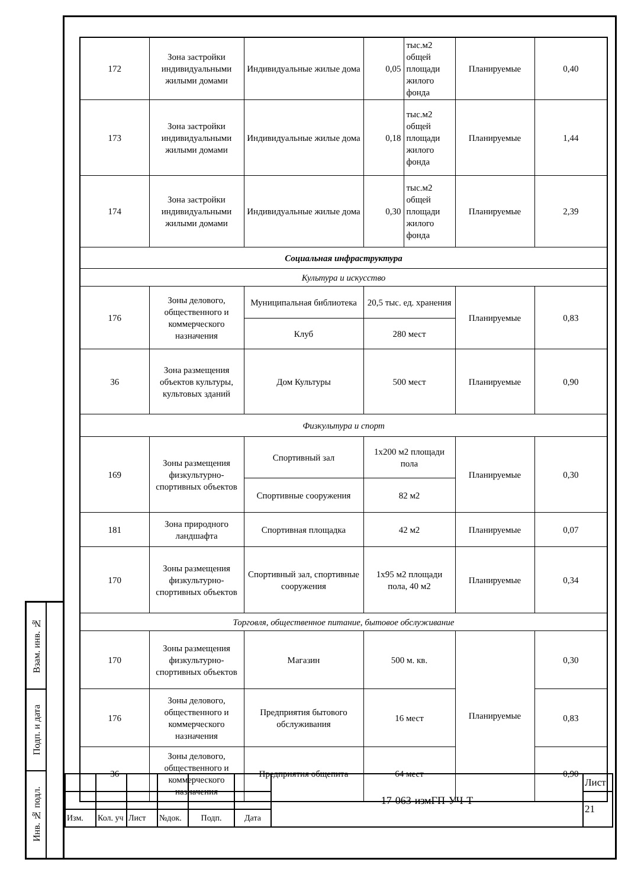| 172 | Зона застройки индивидуальными жилыми домами | Индивидуальные жилые дома | 0,05 | тыс.м2 общей площади жилого фонда | Планируемые | 0,40 |
| 173 | Зона застройки индивидуальными жилыми домами | Индивидуальные жилые дома | 0,18 | тыс.м2 общей площади жилого фонда | Планируемые | 1,44 |
| 174 | Зона застройки индивидуальными жилыми домами | Индивидуальные жилые дома | 0,30 | тыс.м2 общей площади жилого фонда | Планируемые | 2,39 |
| Социальная инфраструктура | | | | | | |
| Культура и искусство | | | | | | |
| 176 | Зоны делового, общественного и коммерческого назначения | Муниципальная библиотека | 20,5 тыс. ед. хранения | | Планируемые | 0,83 |
| | | Клуб | 280 мест | | | |
| 36 | Зона размещения объектов культуры, культовых зданий | Дом Культуры | 500 мест | | Планируемые | 0,90 |
| Физкультура и спорт | | | | | | |
| 169 | Зоны размещения физкультурно-спортивных объектов | Спортивный зал | 1х200 м2 площади пола | | Планируемые | 0,30 |
| | | Спортивные сооружения | 82 м2 | | | |
| 181 | Зона природного ландшафта | Спортивная площадка | 42 м2 | | Планируемые | 0,07 |
| 170 | Зоны размещения физкультурно-спортивных объектов | Спортивный зал, спортивные сооружения | 1х95 м2 площади пола, 40 м2 | | Планируемые | 0,34 |
| Торговля, общественное питание, бытовое обслуживание | | | | | | |
| 170 | Зоны размещения физкультурно-спортивных объектов | Магазин | 500 м. кв. | | Планируемые | 0,30 |
| 176 | Зоны делового, общественного и коммерческого назначения | Предприятия бытового обслуживания | 16 мест | | | 0,83 |
| 36 | Зоны делового, общественного и коммерческого назначения | Предприятия общепита | 64 мест | | | 0,90 |
| Взам. инв. № | |
| Подп. и дата | |
| Инв. № подл. | |
| | | | | | | 17-063-измГП-УЧ-Т | Лист |
| | | | | | | | 21 |
| Изм. | Кол. уч | Лист | №док. | Подп. | Дата | | |